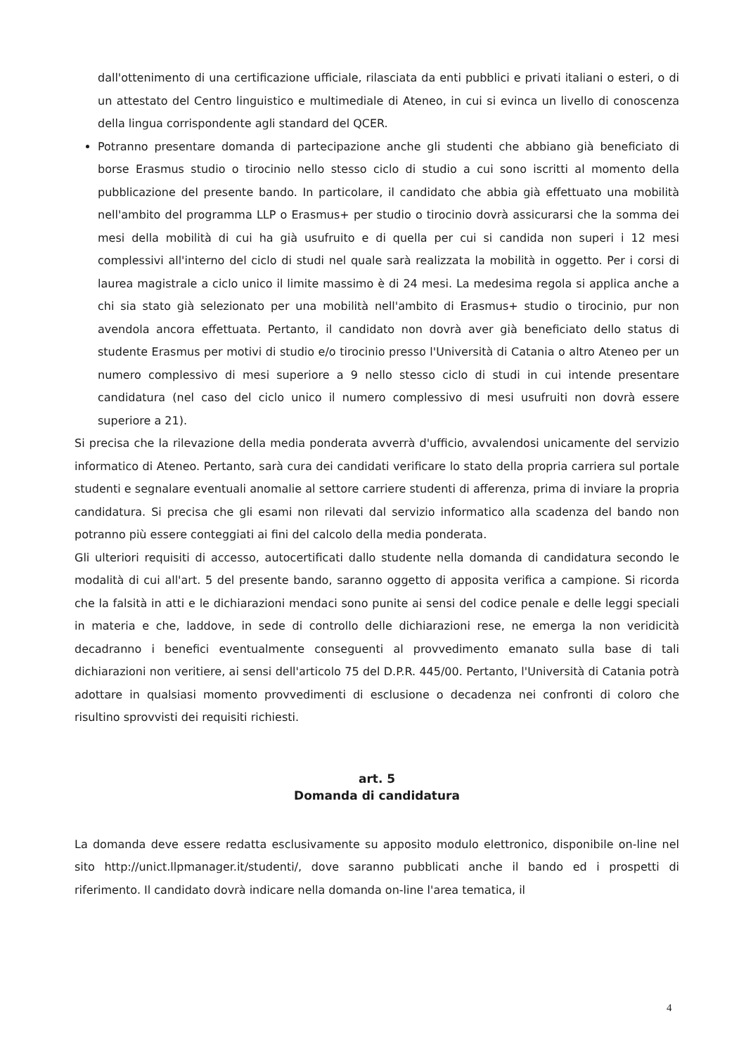dall'ottenimento di una certificazione ufficiale, rilasciata da enti pubblici e privati italiani o esteri, o di un attestato del Centro linguistico e multimediale di Ateneo, in cui si evinca un livello di conoscenza della lingua corrispondente agli standard del QCER.
Potranno presentare domanda di partecipazione anche gli studenti che abbiano già beneficiato di borse Erasmus studio o tirocinio nello stesso ciclo di studio a cui sono iscritti al momento della pubblicazione del presente bando. In particolare, il candidato che abbia già effettuato una mobilità nell'ambito del programma LLP o Erasmus+ per studio o tirocinio dovrà assicurarsi che la somma dei mesi della mobilità di cui ha già usufruito e di quella per cui si candida non superi i 12 mesi complessivi all'interno del ciclo di studi nel quale sarà realizzata la mobilità in oggetto. Per i corsi di laurea magistrale a ciclo unico il limite massimo è di 24 mesi. La medesima regola si applica anche a chi sia stato già selezionato per una mobilità nell'ambito di Erasmus+ studio o tirocinio, pur non avendola ancora effettuata. Pertanto, il candidato non dovrà aver già beneficiato dello status di studente Erasmus per motivi di studio e/o tirocinio presso l'Università di Catania o altro Ateneo per un numero complessivo di mesi superiore a 9 nello stesso ciclo di studi in cui intende presentare candidatura (nel caso del ciclo unico il numero complessivo di mesi usufruiti non dovrà essere superiore a 21).
Si precisa che la rilevazione della media ponderata avverrà d'ufficio, avvalendosi unicamente del servizio informatico di Ateneo. Pertanto, sarà cura dei candidati verificare lo stato della propria carriera sul portale studenti e segnalare eventuali anomalie al settore carriere studenti di afferenza, prima di inviare la propria candidatura. Si precisa che gli esami non rilevati dal servizio informatico alla scadenza del bando non potranno più essere conteggiati ai fini del calcolo della media ponderata.
Gli ulteriori requisiti di accesso, autocertificati dallo studente nella domanda di candidatura secondo le modalità di cui all'art. 5 del presente bando, saranno oggetto di apposita verifica a campione. Si ricorda che la falsità in atti e le dichiarazioni mendaci sono punite ai sensi del codice penale e delle leggi speciali in materia e che, laddove, in sede di controllo delle dichiarazioni rese, ne emerga la non veridicità decadranno i benefici eventualmente conseguenti al provvedimento emanato sulla base di tali dichiarazioni non veritiere, ai sensi dell'articolo 75 del D.P.R. 445/00. Pertanto, l'Università di Catania potrà adottare in qualsiasi momento provvedimenti di esclusione o decadenza nei confronti di coloro che risultino sprovvisti dei requisiti richiesti.
art. 5
Domanda di candidatura
La domanda deve essere redatta esclusivamente su apposito modulo elettronico, disponibile on-line nel sito http://unict.llpmanager.it/studenti/, dove saranno pubblicati anche il bando ed i prospetti di riferimento. Il candidato dovrà indicare nella domanda on-line l'area tematica, il
4